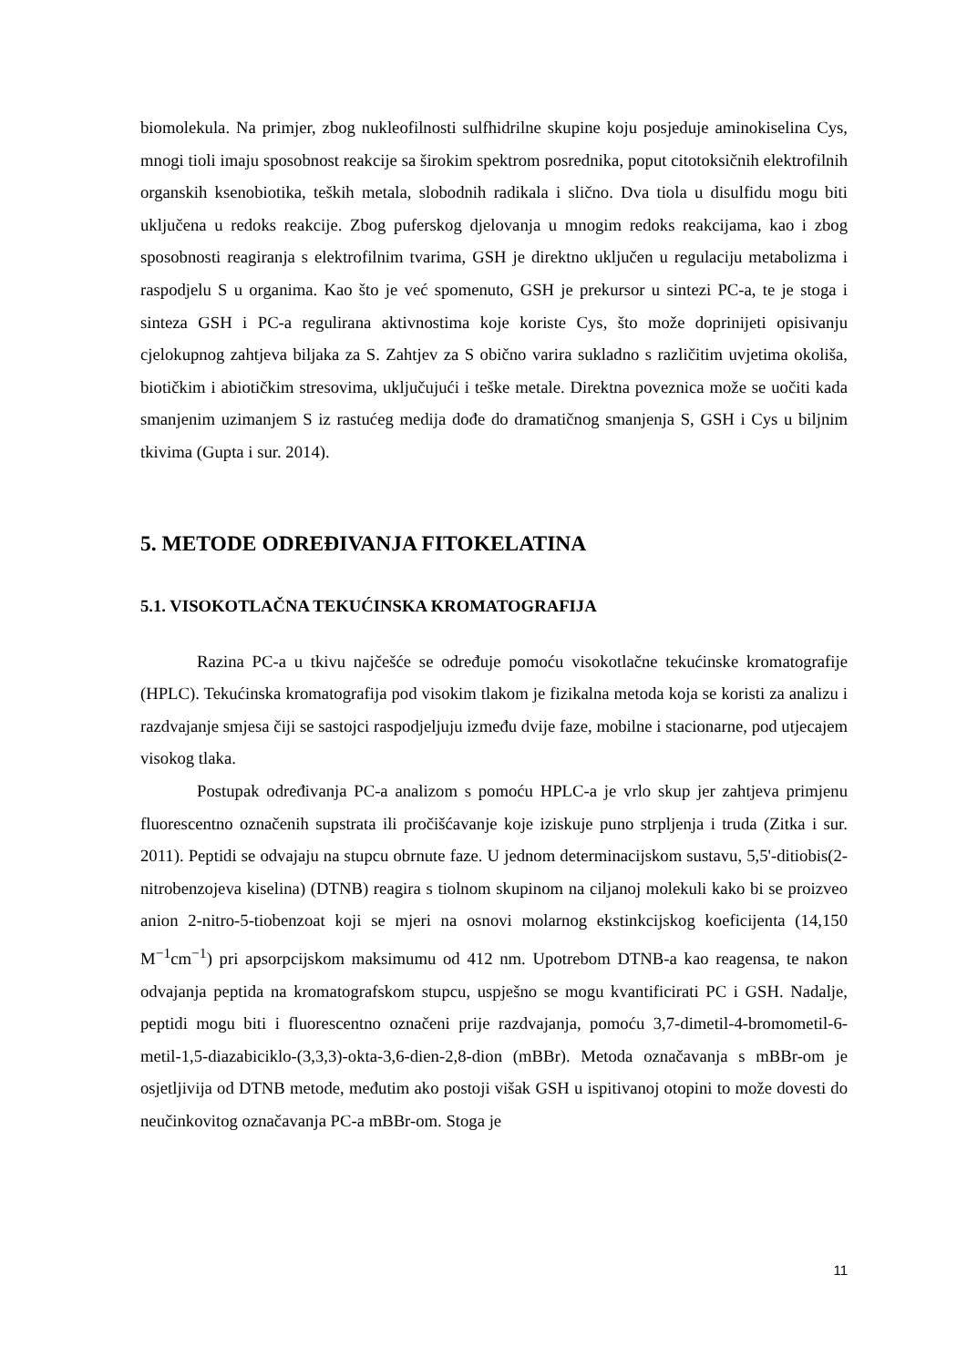biomolekula. Na primjer, zbog nukleofilnosti sulfhidrilne skupine koju posjeduje aminokiselina Cys, mnogi tioli imaju sposobnost reakcije sa širokim spektrom posrednika, poput citotoksičnih elektrofilnih organskih ksenobiotika, teških metala, slobodnih radikala i slično. Dva tiola u disulfidu mogu biti uključena u redoks reakcije. Zbog puferskog djelovanja u mnogim redoks reakcijama, kao i zbog sposobnosti reagiranja s elektrofilnim tvarima, GSH je direktno uključen u regulaciju metabolizma i raspodjelu S u organima. Kao što je već spomenuto, GSH je prekursor u sintezi PC-a, te je stoga i sinteza GSH i PC-a regulirana aktivnostima koje koriste Cys, što može doprinijeti opisivanju cjelokupnog zahtjeva biljaka za S. Zahtjev za S obično varira sukladno s različitim uvjetima okoliša, biotičkim i abiotičkim stresovima, uključujući i teške metale. Direktna poveznica može se uočiti kada smanjenim uzimanjem S iz rastućeg medija dođe do dramatičnog smanjenja S, GSH i Cys u biljnim tkivima (Gupta i sur. 2014).
5. METODE ODREĐIVANJA FITOKELATINA
5.1. VISOKOTLAČNA TEKUĆINSKA KROMATOGRAFIJA
Razina PC-a u tkivu najčešće se određuje pomoću visokotlačne tekućinske kromatografije (HPLC). Tekućinska kromatografija pod visokim tlakom je fizikalna metoda koja se koristi za analizu i razdvajanje smjesa čiji se sastojci raspodjeljuju između dvije faze, mobilne i stacionarne, pod utjecajem visokog tlaka.
Postupak određivanja PC-a analizom s pomoću HPLC-a je vrlo skup jer zahtjeva primjenu fluorescentno označenih supstrata ili pročišćavanje koje iziskuje puno strpljenja i truda (Zitka i sur. 2011). Peptidi se odvajaju na stupcu obrnute faze. U jednom determinacijskom sustavu, 5,5'-ditiobis(2-nitrobenzojeva kiselina) (DTNB) reagira s tiolnom skupinom na ciljanoj molekuli kako bi se proizveo anion 2-nitro-5-tiobenzoat koji se mjeri na osnovi molarnog ekstinkcijskog koeficijenta (14,150 M<sup>−1</sup>cm<sup>−1</sup>) pri apsorpcijskom maksimumu od 412 nm. Upotrebom DTNB-a kao reagensa, te nakon odvajanja peptida na kromatografskom stupcu, uspješno se mogu kvantificirati PC i GSH. Nadalje, peptidi mogu biti i fluorescentno označeni prije razdvajanja, pomoću 3,7-dimetil-4-bromometil-6-metil-1,5-diazabiciklo-(3,3,3)-okta-3,6-dien-2,8-dion (mBBr). Metoda označavanja s mBBr-om je osjetljivija od DTNB metode, međutim ako postoji višak GSH u ispitivanoj otopini to može dovesti do neučinkovitog označavanja PC-a mBBr-om. Stoga je
11